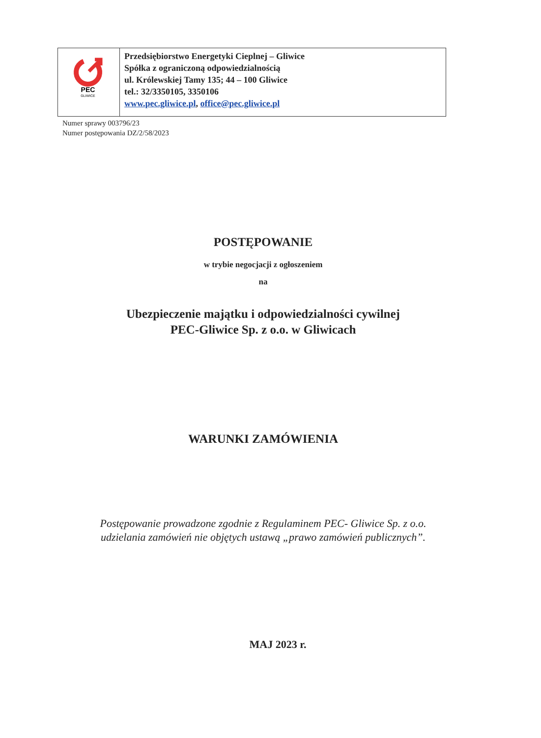| PEC GLIWICE | Przedsiębiorstwo Energetyki Cieplnej – Gliwice Spółka z ograniczoną odpowiedzialnością ul. Królewskiej Tamy 135; 44 – 100 Gliwice tel.: 32/3350105, 3350106 www.pec.gliwice.pl , office@pec.gliwice.pl |
Numer sprawy 003796/23
Numer postępowania DZ/2/58/2023
POSTĘPOWANIE
w trybie negocjacji z ogłoszeniem
na
Ubezpieczenie majątku i odpowiedzialności cywilnej
PEC-Gliwice Sp. z o.o. w Gliwicach
WARUNKI ZAMÓWIENIA
Postępowanie prowadzone zgodnie z Regulaminem PEC- Gliwice Sp. z o.o.
udzielania zamówień nie objętych ustawą „prawo zamówień publicznych”.
MAJ 2023 r.